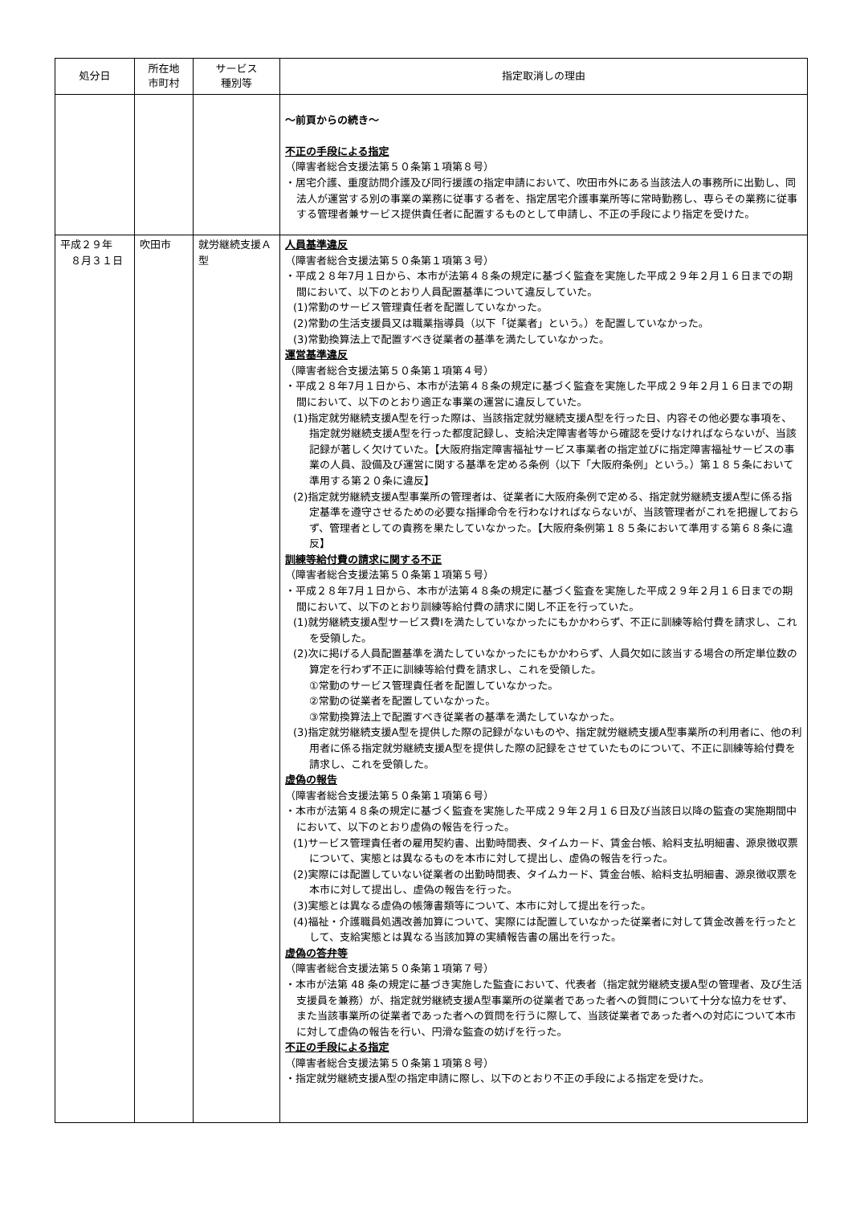| 処分日 | 所在地 市町村 | サービス 種別等 | 指定取消しの理由 |
| --- | --- | --- | --- |
| | | | ～前頁からの続き～ 不正の手段による指定 （障害者総合支援法第５０条第１項第８号） ・居宅介護、重度訪問介護及び同行援護の指定申請において、吹田市外にある当該法人の事務所に出勤し、同法人が運営する別の事業の業務に従事する者を、指定居宅介護事業所等に常時勤務し、専らその業務に従事する管理者兼サービス提供責任者に配置するものとして申請し、不正の手段により指定を受けた。 |
| 平成２９年 ８月３１日 | 吹田市 | 就労継続支援Ａ型 | 人員基準違反 （障害者総合支援法第５０条第１項第３号） ・平成２８年7月１日から、本市が法第４８条の規定に基づく監査を実施した平成２９年２月１６日までの期間において、以下のとおり人員配置基準について違反していた。 (1)常勤のサービス管理責任者を配置していなかった。 (2)常勤の生活支援員又は職業指導員（以下「従業者」という。）を配置していなかった。 (3)常勤換算法上で配置すべき従業者の基準を満たしていなかった。 運営基準違反 （障害者総合支援法第５０条第１項第４号） ・平成２８年7月１日から、本市が法第４８条の規定に基づく監査を実施した平成２９年２月１６日までの期間において、以下のとおり適正な事業の運営に違反していた。 (1)指定就労継続支援A型を行った際は、当該指定就労継続支援A型を行った日、内容その他必要な事項を、指定就労継続支援A型を行った都度記録し、支給決定障害者等から確認を受けなければならないが、当該記録が著しく欠けていた。【大阪府指定障害福祉サービス事業者の指定並びに指定障害福祉サービスの事業の人員、設備及び運営に関する基準を定める条例（以下「大阪府条例」という。）第１８５条において準用する第２０条に違反】 (2)指定就労継続支援A型事業所の管理者は、従業者に大阪府条例で定める、指定就労継続支援A型に係る指定基準を遵守させるための必要な指揮命令を行わなければならないが、当該管理者がこれを把握しておらず、管理者としての責務を果たしていなかった。【大阪府条例第１８５条において準用する第６８条に違反】 訓練等給付費の請求に関する不正 （障害者総合支援法第５０条第１項第５号） ・平成２８年7月１日から、本市が法第４８条の規定に基づく監査を実施した平成２９年２月１６日までの期間において、以下のとおり訓練等給付費の請求に関し不正を行っていた。 (1)就労継続支援A型サービス費Ⅰを満たしていなかったにもかかわらず、不正に訓練等給付費を請求し、これを受領した。 (2)次に掲げる人員配置基準を満たしていなかったにもかかわらず、人員欠如に該当する場合の所定単位数の算定を行わず不正に訓練等給付費を請求し、これを受領した。 ①常勤のサービス管理責任者を配置していなかった。 ②常勤の従業者を配置していなかった。 ③常勤換算法上で配置すべき従業者の基準を満たしていなかった。 (3)指定就労継続支援A型を提供した際の記録がないものや、指定就労継続支援A型事業所の利用者に、他の利用者に係る指定就労継続支援A型を提供した際の記録をさせていたものについて、不正に訓練等給付費を請求し、これを受領した。 虚偽の報告 （障害者総合支援法第５０条第１項第６号） ・本市が法第４８条の規定に基づく監査を実施した平成２９年２月１６日及び当該日以降の監査の実施期間中において、以下のとおり虚偽の報告を行った。 (1)サービス管理責任者の雇用契約書、出勤時間表、タイムカード、賃金台帳、給料支払明細書、源泉徴収票について、実態とは異なるものを本市に対して提出し、虚偽の報告を行った。 (2)実際には配置していない従業者の出勤時間表、タイムカード、賃金台帳、給料支払明細書、源泉徴収票を本市に対して提出し、虚偽の報告を行った。 (3)実態とは異なる虚偽の帳簿書類等について、本市に対して提出を行った。 (4)福祉・介護職員処遇改善加算について、実際には配置していなかった従業者に対して賃金改善を行ったとして、支給実態とは異なる当該加算の実績報告書の届出を行った。 虚偽の答弁等 （障害者総合支援法第５０条第１項第７号） ・本市が法第 48 条の規定に基づき実施した監査において、代表者（指定就労継続支援A型の管理者、及び生活支援員を兼務）が、指定就労継続支援A型事業所の従業者であった者への質問について十分な協力をせず、また当該事業所の従業者であった者への質問を行うに際して、当該従業者であった者への対応について本市に対して虚偽の報告を行い、円滑な監査の妨げを行った。 不正の手段による指定 （障害者総合支援法第５０条第１項第８号） ・指定就労継続支援A型の指定申請に際し、以下のとおり不正の手段による指定を受けた。 |